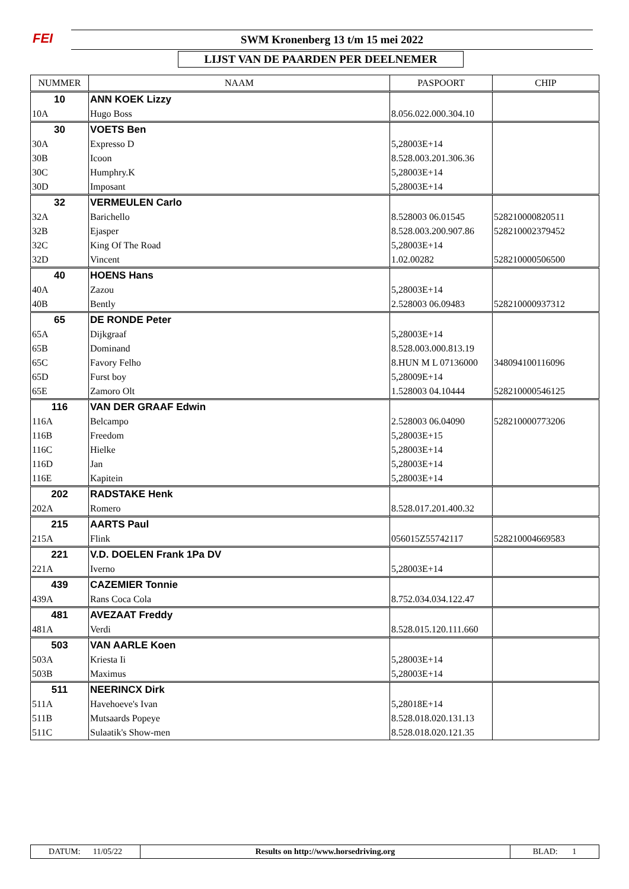FEI SWM Kronenberg 13 t/m 15 mei 2022
LIJST VAN DE PAARDEN PER DEELNEMER
| NUMMER | NAAM | PASPOORT | CHIP |
| --- | --- | --- | --- |
| 10 | ANN KOEK Lizzy | | |
| 10A | Hugo Boss | 8.056.022.000.304.10 | |
| 30 | VOETS Ben | | |
| 30A | Expresso D | 5,28003E+14 | |
| 30B | Icoon | 8.528.003.201.306.36 | |
| 30C | Humphry.K | 5,28003E+14 | |
| 30D | Imposant | 5,28003E+14 | |
| 32 | VERMEULEN Carlo | | |
| 32A | Barichello | 8.528003 06.01545 | 528210000820511 |
| 32B | Ejasper | 8.528.003.200.907.86 | 528210002379452 |
| 32C | King Of The Road | 5,28003E+14 | |
| 32D | Vincent | 1.02.00282 | 528210000506500 |
| 40 | HOENS Hans | | |
| 40A | Zazou | 5,28003E+14 | |
| 40B | Bently | 2.528003 06.09483 | 528210000937312 |
| 65 | DE RONDE Peter | | |
| 65A | Dijkgraaf | 5,28003E+14 | |
| 65B | Dominand | 8.528.003.000.813.19 | |
| 65C | Favory Felho | 8.HUN M L 07136000 | 348094100116096 |
| 65D | Furst boy | 5,28009E+14 | |
| 65E | Zamoro Olt | 1.528003 04.10444 | 528210000546125 |
| 116 | VAN DER GRAAF Edwin | | |
| 116A | Belcampo | 2.528003 06.04090 | 528210000773206 |
| 116B | Freedom | 5,28003E+15 | |
| 116C | Hielke | 5,28003E+14 | |
| 116D | Jan | 5,28003E+14 | |
| 116E | Kapitein | 5,28003E+14 | |
| 202 | RADSTAKE Henk | | |
| 202A | Romero | 8.528.017.201.400.32 | |
| 215 | AARTS Paul | | |
| 215A | Flink | 056015Z55742117 | 528210004669583 |
| 221 | V.D. DOELEN Frank 1Pa DV | | |
| 221A | Iverno | 5,28003E+14 | |
| 439 | CAZEMIER Tonnie | | |
| 439A | Rans Coca Cola | 8.752.034.034.122.47 | |
| 481 | AVEZAAT Freddy | | |
| 481A | Verdi | 8.528.015.120.111.660 | |
| 503 | VAN AARLE Koen | | |
| 503A | Kriesta Ii | 5,28003E+14 | |
| 503B | Maximus | 5,28003E+14 | |
| 511 | NEERINCX Dirk | | |
| 511A | Havehoeve's Ivan | 5,28018E+14 | |
| 511B | Mutsaards Popeye | 8.528.018.020.131.13 | |
| 511C | Sulaatik's Show-men | 8.528.018.020.121.35 | |
| DATUM: 11/05/22 | Results on http://www.horsedriving.org | BLAD: 1 |